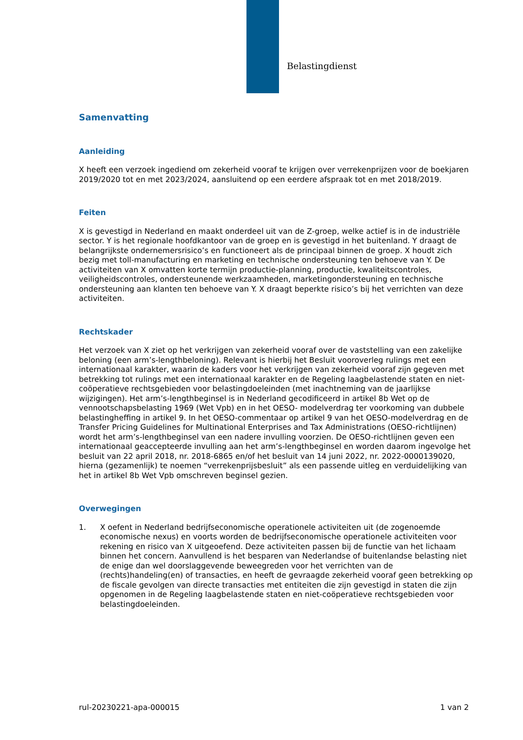Belastingdienst
Samenvatting
Aanleiding
X heeft een verzoek ingediend om zekerheid vooraf te krijgen over verrekenprijzen voor de boekjaren 2019/2020 tot en met 2023/2024, aansluitend op een eerdere afspraak tot en met 2018/2019.
Feiten
X is gevestigd in Nederland en maakt onderdeel uit van de Z-groep, welke actief is in de industriële sector. Y is het regionale hoofdkantoor van de groep en is gevestigd in het buitenland. Y draagt de belangrijkste ondernemersrisico’s en functioneert als de principaal binnen de groep. X houdt zich bezig met toll-manufacturing en marketing en technische ondersteuning ten behoeve van Y. De activiteiten van X omvatten korte termijn productie-planning, productie, kwaliteitscontroles, veiligheidscontroles, ondersteunende werkzaamheden, marketingondersteuning en technische ondersteuning aan klanten ten behoeve van Y. X draagt beperkte risico’s bij het verrichten van deze activiteiten.
Rechtskader
Het verzoek van X ziet op het verkrijgen van zekerheid vooraf over de vaststelling van een zakelijke beloning (een arm’s-lengthbeloning). Relevant is hierbij het Besluit vooroverleg rulings met een internationaal karakter, waarin de kaders voor het verkrijgen van zekerheid vooraf zijn gegeven met betrekking tot rulings met een internationaal karakter en de Regeling laagbelastende staten en niet-coöperatieve rechtsgebieden voor belastingdoeleinden (met inachtneming van de jaarlijkse wijzigingen). Het arm’s-lengthbeginsel is in Nederland gecodificeerd in artikel 8b Wet op de vennootschapsbelasting 1969 (Wet Vpb) en in het OESO- modelverdrag ter voorkoming van dubbele belastingheffing in artikel 9. In het OESO-commentaar op artikel 9 van het OESO-modelverdrag en de Transfer Pricing Guidelines for Multinational Enterprises and Tax Administrations (OESO-richtlijnen) wordt het arm’s-lengthbeginsel van een nadere invulling voorzien. De OESO-richtlijnen geven een internationaal geaccepteerde invulling aan het arm’s-lengthbeginsel en worden daarom ingevolge het besluit van 22 april 2018, nr. 2018-6865 en/of het besluit van 14 juni 2022, nr. 2022-0000139020, hierna (gezamenlijk) te noemen “verrekenprijsbesluit” als een passende uitleg en verduidelijking van het in artikel 8b Wet Vpb omschreven beginsel gezien.
Overwegingen
1. X oefent in Nederland bedrijfseconomische operationele activiteiten uit (de zogenoemde economische nexus) en voorts worden de bedrijfseconomische operationele activiteiten voor rekening en risico van X uitgeoefend. Deze activiteiten passen bij de functie van het lichaam binnen het concern. Aanvullend is het besparen van Nederlandse of buitenlandse belasting niet de enige dan wel doorslaggevende beweegreden voor het verrichten van de (rechts)handeling(en) of transacties, en heeft de gevraagde zekerheid vooraf geen betrekking op de fiscale gevolgen van directe transacties met entiteiten die zijn gevestigd in staten die zijn opgenomen in de Regeling laagbelastende staten en niet-coöperatieve rechtsgebieden voor belastingdoeleinden.
rul-20230221-apa-000015 1 van 2